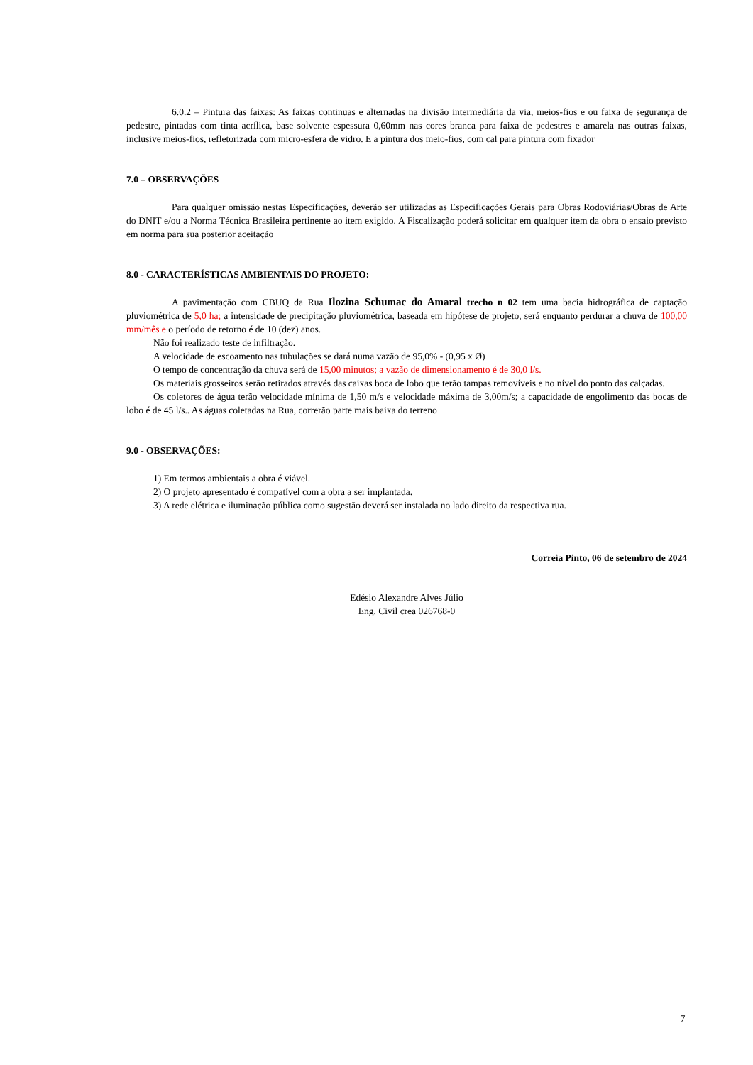6.0.2 – Pintura das faixas: As faixas continuas e alternadas na divisão intermediária da via, meios-fios e ou faixa de segurança de pedestre, pintadas com tinta acrílica, base solvente espessura 0,60mm nas cores branca para faixa de pedestres e amarela nas outras faixas, inclusive meios-fios, refletorizada com micro-esfera de vidro. E a pintura dos meio-fios, com cal para pintura com fixador
7.0 – OBSERVAÇÕES
Para qualquer omissão nestas Especificações, deverão ser utilizadas as Especificações Gerais para Obras Rodoviárias/Obras de Arte do DNIT e/ou a Norma Técnica Brasileira pertinente ao item exigido. A Fiscalização poderá solicitar em qualquer item da obra o ensaio previsto em norma para sua posterior aceitação
8.0 - CARACTERÍSTICAS AMBIENTAIS DO PROJETO:
A pavimentação com CBUQ da Rua Ilozina Schumac do Amaral trecho n 02 tem uma bacia hidrográfica de captação pluviométrica de 5,0 ha; a intensidade de precipitação pluviométrica, baseada em hipótese de projeto, será enquanto perdurar a chuva de 100,00 mm/mês e o período de retorno é de 10 (dez) anos.
Não foi realizado teste de infiltração.
A velocidade de escoamento nas tubulações se dará numa vazão de 95,0% - (0,95 x Ø)
O tempo de concentração da chuva será de 15,00 minutos; a vazão de dimensionamento é de 30,0 l/s.
Os materiais grosseiros serão retirados através das caixas boca de lobo que terão tampas removíveis e no nível do ponto das calçadas.
Os coletores de água terão velocidade mínima de 1,50 m/s e velocidade máxima de 3,00m/s; a capacidade de engolimento das bocas de lobo é de 45 l/s.. As águas coletadas na Rua, correrão parte mais baixa do terreno
9.0 - OBSERVAÇÕES:
1) Em termos ambientais a obra é viável.
2) O projeto apresentado é compatível com a obra a ser implantada.
3) A rede elétrica e iluminação pública como sugestão deverá ser instalada no lado direito da respectiva rua.
Correia Pinto, 06 de setembro de 2024
Edésio Alexandre Alves Júlio
Eng. Civil crea 026768-0
7